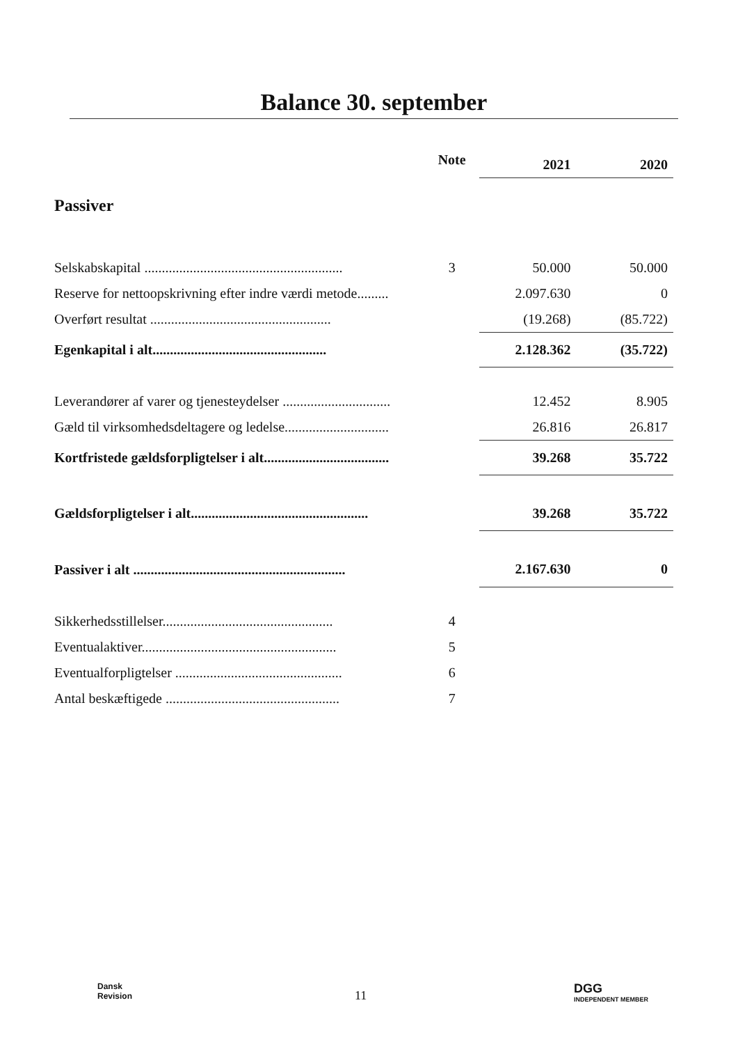Balance 30. september
| | Note | 2021 | 2020 |
| Passiver | | | |
| Selskabskapital ......................................................... | 3 | 50.000 | 50.000 |
| Reserve for nettoopskrivning efter indre værdi metode......... | | 2.097.630 | 0 |
| Overført resultat .................................................... | | (19.268) | (85.722) |
| Egenkapital i alt.................................................. | | 2.128.362 | (35.722) |
| Leverandører af varer og tjenesteydelser ............................... | | 12.452 | 8.905 |
| Gæld til virksomhedsdeltagere og ledelse.............................. | | 26.816 | 26.817 |
| Kortfristede gældsforpligtelser i alt.................................... | | 39.268 | 35.722 |
| Gældsforpligtelser i alt................................................... | | 39.268 | 35.722 |
| Passiver i alt ............................................................. | | 2.167.630 | 0 |
| Sikkerhedsstillelser................................................. | 4 | | |
| Eventualaktiver........................................................ | 5 | | |
| Eventualforpligtelser ................................................ | 6 | | |
| Antal beskæftigede .................................................. | 7 | | |
Dansk
Revision
11
DGG
INDEPENDENT MEMBER